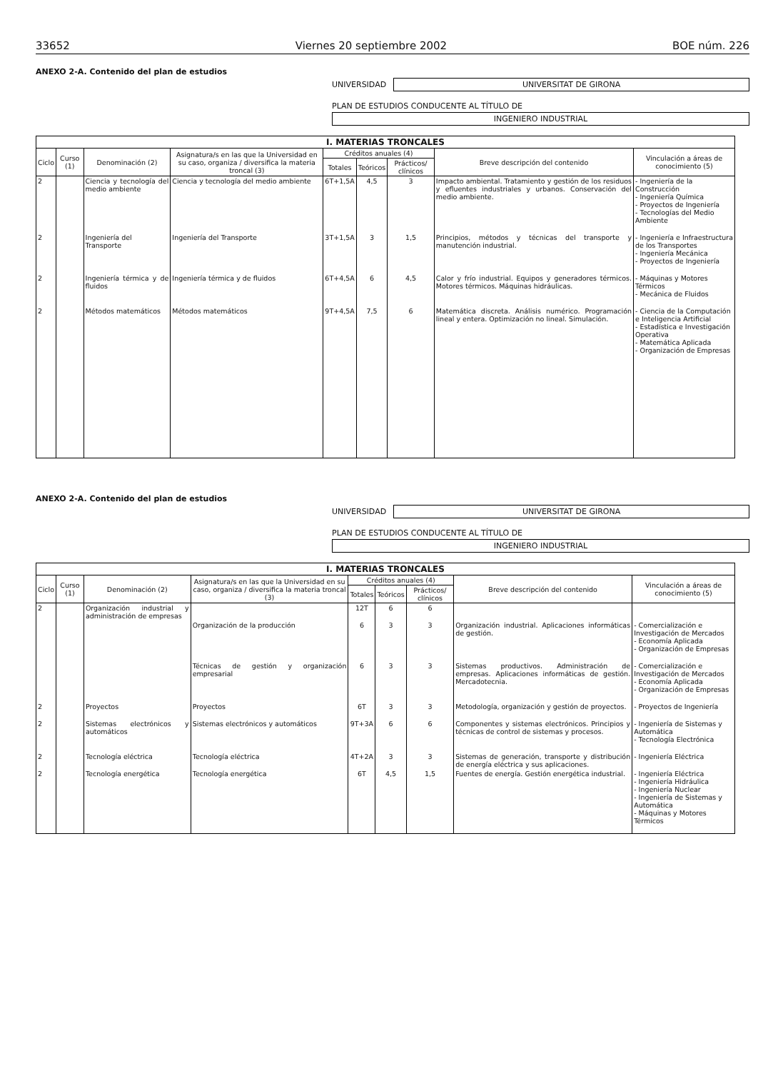33652 Viernes 20 septiembre 2002 BOE núm. 226
ANEXO 2-A. Contenido del plan de estudios
UNIVERSIDAD UNIVERSITAT DE GIRONA
PLAN DE ESTUDIOS CONDUCENTE AL TÍTULO DE
INGENIERO INDUSTRIAL
| I. MATERIAS TRONCALES | | | | | | | | |
| --- | --- | --- | --- | --- | --- | --- | --- | --- |
| Ciclo | Curso (1) | Denominación (2) | Asignatura/s en las que la Universidad en su caso, organiza / diversifica la materia troncal (3) | Créditos anuales (4) | | | Breve descripción del contenido | Vinculación a áreas de conocimiento (5) |
| | | | | Totales | Teóricos | Prácticos/ clínicos | | |
| 2 | | Ciencia y tecnología del medio ambiente | Ciencia y tecnología del medio ambiente | 6T+1,5A | 4,5 | 3 | Impacto ambiental. Tratamiento y gestión de los residuos y efluentes industriales y urbanos. Conservación del medio ambiente. | - Ingeniería de la Construcción - Ingeniería Química - Proyectos de Ingeniería - Tecnologías del Medio Ambiente |
| 2 | | Ingeniería del Transporte | Ingeniería del Transporte | 3T+1,5A | 3 | 1,5 | Principios, métodos y técnicas del transporte y manutención industrial. | - Ingeniería e Infraestructura de los Transportes - Ingeniería Mecánica - Proyectos de Ingeniería |
| 2 | | Ingeniería térmica y de fluidos | Ingeniería térmica y de fluidos | 6T+4,5A | 6 | 4,5 | Calor y frío industrial. Equipos y generadores térmicos. Motores térmicos. Máquinas hidráulicas. | - Máquinas y Motores Térmicos - Mecánica de Fluidos |
| 2 | | Métodos matemáticos | Métodos matemáticos | 9T+4,5A | 7,5 | 6 | Matemática discreta. Análisis numérico. Programación lineal y entera. Optimización no lineal. Simulación. | - Ciencia de la Computación e Inteligencia Artificial - Estadística e Investigación Operativa - Matemática Aplicada - Organización de Empresas |
ANEXO 2-A. Contenido del plan de estudios
UNIVERSIDAD UNIVERSITAT DE GIRONA
PLAN DE ESTUDIOS CONDUCENTE AL TÍTULO DE
INGENIERO INDUSTRIAL
| I. MATERIAS TRONCALES | | | | | | | | |
| --- | --- | --- | --- | --- | --- | --- | --- | --- |
| Ciclo | Curso (1) | Denominación (2) | Asignatura/s en las que la Universidad en su caso, organiza / diversifica la materia troncal (3) | Créditos anuales (4) | | | Breve descripción del contenido | Vinculación a áreas de conocimiento (5) |
| | | | | Totales | Teóricos | Prácticos/ clínicos | | |
| 2 | | Organización industrial y administración de empresas | | 12T | 6 | 6 | | |
| | | | Organización de la producción | 6 | 3 | 3 | Organización industrial. Aplicaciones informáticas de gestión. | - Comercialización e Investigación de Mercados - Economía Aplicada - Organización de Empresas |
| | | | Técnicas de gestión y organización empresarial | 6 | 3 | 3 | Sistemas productivos. Administración de empresas. Aplicaciones informáticas de gestión. Mercadotecnia. | - Comercialización e Investigación de Mercados - Economía Aplicada - Organización de Empresas |
| 2 | | Proyectos | Proyectos | 6T | 3 | 3 | Metodología, organización y gestión de proyectos. | - Proyectos de Ingeniería |
| 2 | | Sistemas electrónicos y automáticos | Sistemas electrónicos y automáticos | 9T+3A | 6 | 6 | Componentes y sistemas electrónicos. Principios y técnicas de control de sistemas y procesos. | - Ingeniería de Sistemas y Automática - Tecnología Electrónica |
| 2 | | Tecnología eléctrica | Tecnología eléctrica | 4T+2A | 3 | 3 | Sistemas de generación, transporte y distribución de energía eléctrica y sus aplicaciones. | - Ingeniería Eléctrica |
| 2 | | Tecnología energética | Tecnología energética | 6T | 4,5 | 1,5 | Fuentes de energía. Gestión energética industrial. | - Ingeniería Eléctrica - Ingeniería Hidráulica - Ingeniería Nuclear - Ingeniería de Sistemas y Automática - Máquinas y Motores Térmicos |